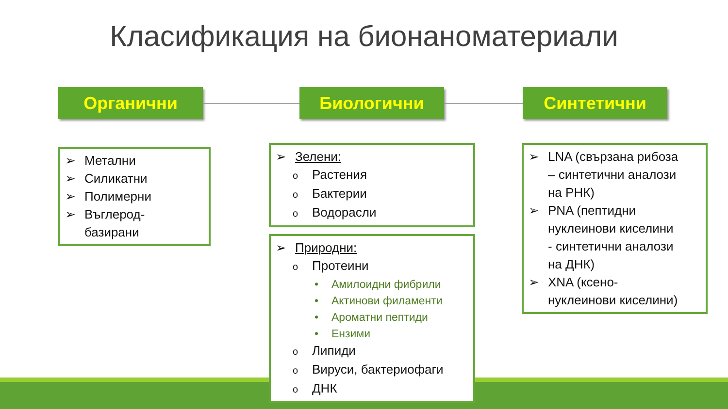Класификация на бионаноматериали
Органични Биологични Синтетични
➢ Метални
➢ Силикатни
➢ Полимерни
➢ Въглерод-
базирани
➢ Зелени:
o Растения
o Бактерии
o Водорасли
➢ Природни:
o Протеини
• Амилоидни фибрили
• Актинови филаменти
• Ароматни пептиди
• Ензими
o Липиди
o Вируси, бактериофаги
o ДНК
➢ LNA (свързана рибоза
– синтетични аналози
на РНК)
➢ PNA (пептидни
нуклеинови киселини
- синтетични аналози
на ДНК)
➢ XNA (ксено-
нуклеинови киселини)